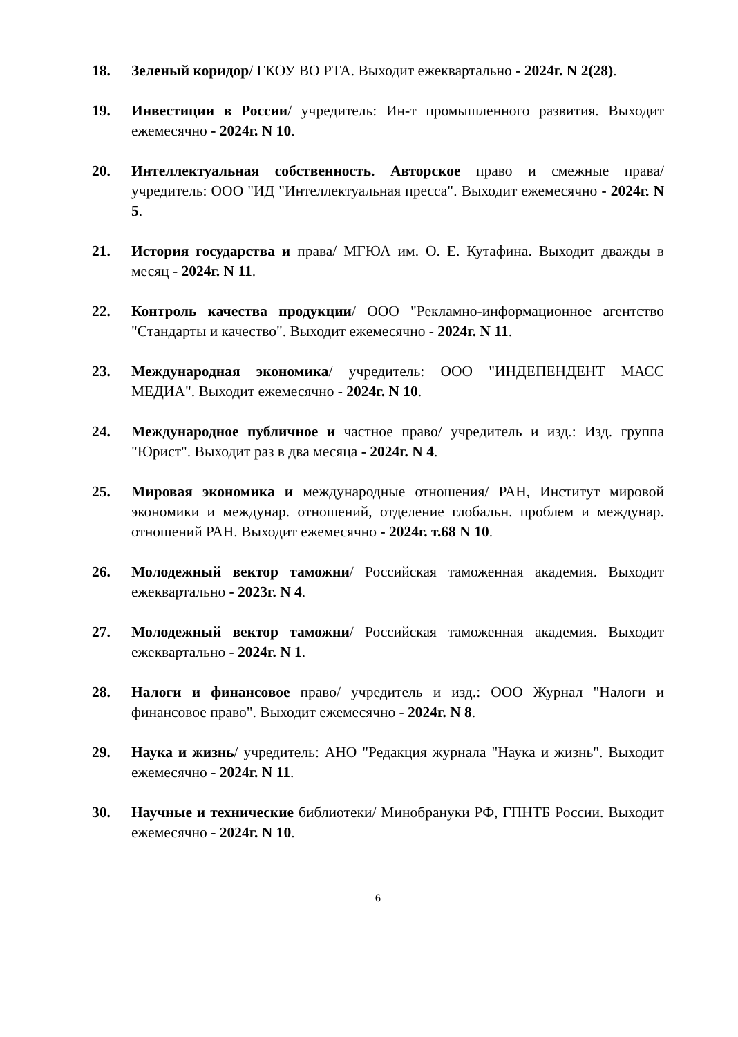18. Зеленый коридор/ ГКОУ ВО РТА. Выходит ежеквартально - 2024г. N 2(28).
19. Инвестиции в России/ учредитель: Ин-т промышленного развития. Выходит ежемесячно - 2024г. N 10.
20. Интеллектуальная собственность. Авторское право и смежные права/ учредитель: ООО "ИД "Интеллектуальная пресса". Выходит ежемесячно - 2024г. N 5.
21. История государства и права/ МГЮА им. О. Е. Кутафина. Выходит дважды в месяц - 2024г. N 11.
22. Контроль качества продукции/ ООО "Рекламно-информационное агентство "Стандарты и качество". Выходит ежемесячно - 2024г. N 11.
23. Международная экономика/ учредитель: ООО "ИНДЕПЕНДЕНТ МАСС МЕДИА". Выходит ежемесячно - 2024г. N 10.
24. Международное публичное и частное право/ учредитель и изд.: Изд. группа "Юрист". Выходит раз в два месяца - 2024г. N 4.
25. Мировая экономика и международные отношения/ РАН, Институт мировой экономики и междунар. отношений, отделение глобальн. проблем и междунар. отношений РАН. Выходит ежемесячно - 2024г. т.68 N 10.
26. Молодежный вектор таможни/ Российская таможенная академия. Выходит ежеквартально - 2023г. N 4.
27. Молодежный вектор таможни/ Российская таможенная академия. Выходит ежеквартально - 2024г. N 1.
28. Налоги и финансовое право/ учредитель и изд.: ООО Журнал "Налоги и финансовое право". Выходит ежемесячно - 2024г. N 8.
29. Наука и жизнь/ учредитель: АНО "Редакция журнала "Наука и жизнь". Выходит ежемесячно - 2024г. N 11.
30. Научные и технические библиотеки/ Минобрануки РФ, ГПНТБ России. Выходит ежемесячно - 2024г. N 10.
6